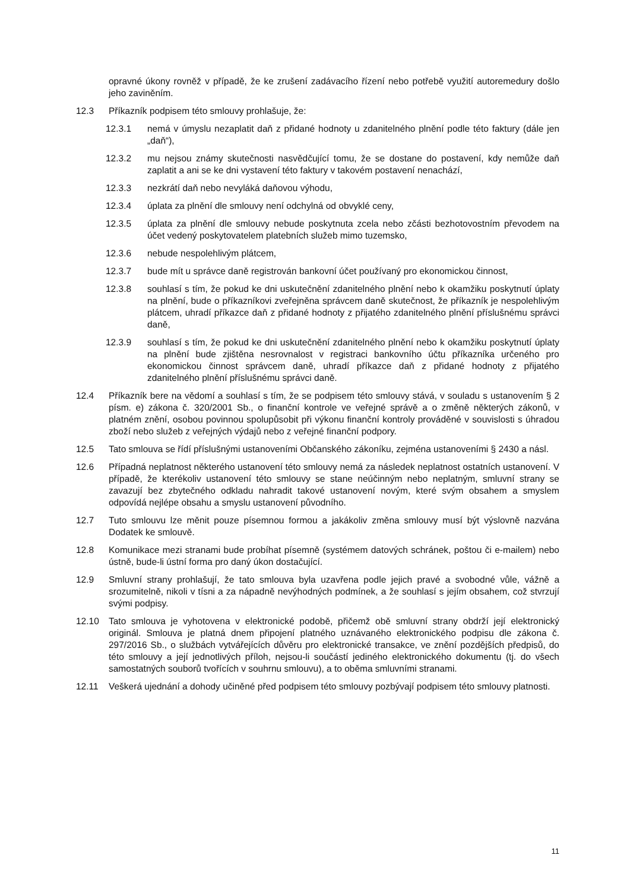opravné úkony rovněž v případě, že ke zrušení zadávacího řízení nebo potřebě využití autoremedury došlo jeho zaviněním.
12.3 Příkazník podpisem této smlouvy prohlašuje, že:
12.3.1 nemá v úmyslu nezaplatit daň z přidané hodnoty u zdanitelného plnění podle této faktury (dále jen „daň“),
12.3.2 mu nejsou známy skutečnosti nasvědčující tomu, že se dostane do postavení, kdy nemůže daň zaplatit a ani se ke dni vystavení této faktury v takovém postavení nenachází,
12.3.3 nezkrátí daň nebo nevyláká daňovou výhodu,
12.3.4 úplata za plnění dle smlouvy není odchylná od obvyklé ceny,
12.3.5 úplata za plnění dle smlouvy nebude poskytnuta zcela nebo zčásti bezhotovostním převodem na účet vedený poskytovatelem platebních služeb mimo tuzemsko,
12.3.6 nebude nespolehlivým plátcem,
12.3.7 bude mít u správce daně registrován bankovní účet používaný pro ekonomickou činnost,
12.3.8 souhlasí s tím, že pokud ke dni uskutečnění zdanitelného plnění nebo k okamžiku poskytnutí úplaty na plnění, bude o příkazníkovi zveřejněna správcem daně skutečnost, že příkazník je nespolehlivým plátcem, uhradí příkazce daň z přidané hodnoty z přijatého zdanitelného plnění příslušnému správci daně,
12.3.9 souhlasí s tím, že pokud ke dni uskutečnění zdanitelného plnění nebo k okamžiku poskytnutí úplaty na plnění bude zjištěna nesrovnalost v registraci bankovního účtu příkazníka určeného pro ekonomickou činnost správcem daně, uhradí příkazce daň z přidané hodnoty z přijatého zdanitelného plnění příslušnému správci daně.
12.4 Příkazník bere na vědomí a souhlasí s tím, že se podpisem této smlouvy stává, v souladu s ustanovením § 2 písm. e) zákona č. 320/2001 Sb., o finanční kontrole ve veřejné správě a o změně některých zákonů, v platném znění, osobou povinnou spolupůsobit při výkonu finanční kontroly prováděné v souvislosti s úhradou zboží nebo služeb z veřejných výdajů nebo z veřejné finanční podpory.
12.5 Tato smlouva se řídí příslušnými ustanoveními Občanského zákoníku, zejména ustanoveními § 2430 a násl.
12.6 Případná neplatnost některého ustanovení této smlouvy nemá za následek neplatnost ostatních ustanovení. V případě, že kterékoliv ustanovení této smlouvy se stane neúčinným nebo neplatným, smluvní strany se zavazují bez zbytečného odkladu nahradit takové ustanovení novým, které svým obsahem a smyslem odpovídá nejlépe obsahu a smyslu ustanovení původního.
12.7 Tuto smlouvu lze měnit pouze písemnou formou a jakákoliv změna smlouvy musí být výslovně nazvána Dodatek ke smlouvě.
12.8 Komunikace mezi stranami bude probíhat písemně (systémem datových schránek, poštou či e-mailem) nebo ústně, bude-li ústní forma pro daný úkon dostačující.
12.9 Smluvní strany prohlašují, že tato smlouva byla uzavřena podle jejich pravé a svobodné vůle, vážně a srozumitelně, nikoli v tísni a za nápadně nevýhodných podmínek, a že souhlasí s jejím obsahem, což stvrzují svými podpisy.
12.10 Tato smlouva je vyhotovena v elektronické podobě, přičemž obě smluvní strany obdrží její elektronický originál. Smlouva je platná dnem připojení platného uznávaného elektronického podpisu dle zákona č. 297/2016 Sb., o službách vytvářejících důvěru pro elektronické transakce, ve znění pozdějších předpisů, do této smlouvy a její jednotlivých příloh, nejsou-li součástí jediného elektronického dokumentu (tj. do všech samostatných souborů tvořících v souhrnu smlouvu), a to oběma smluvními stranami.
12.11 Veškerá ujednání a dohody učiněné před podpisem této smlouvy pozbývají podpisem této smlouvy platnosti.
11